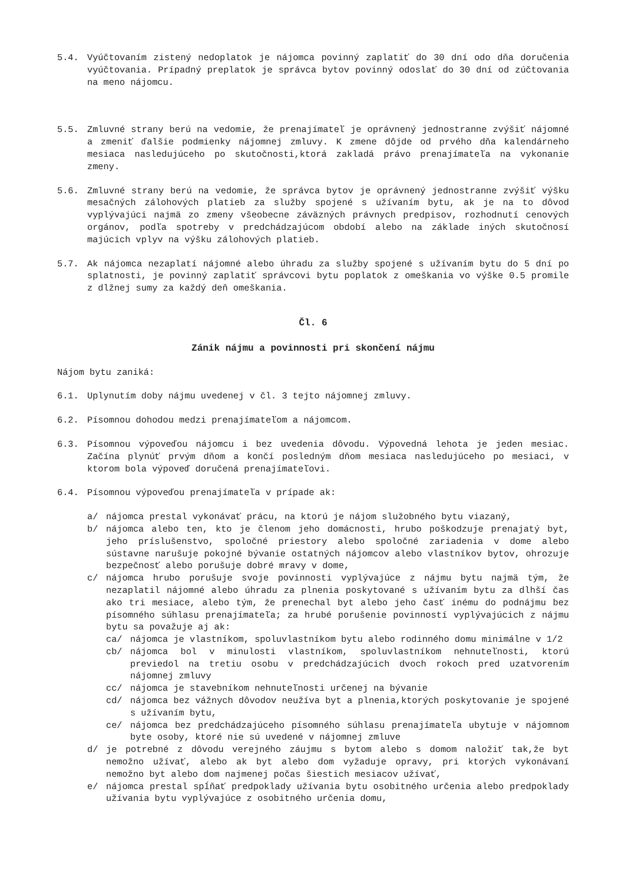5.4. Vyúčtovaním zistený nedoplatok je nájomca povinný zaplatiť do 30 dní odo dňa doručenia vyúčtovania. Prípadný preplatok je správca bytov povinný odoslať do 30 dní od zúčtovania na meno nájomcu.
5.5. Zmluvné strany berú na vedomie, že prenajímateľ je oprávnený jednostranne zvýšiť nájomné a zmeniť ďalšie podmienky nájomnej zmluvy. K zmene dôjde od prvého dňa kalendárneho mesiaca nasledujúceho po skutočnosti,ktorá zakladá právo prenajímateľa na vykonanie zmeny.
5.6. Zmluvné strany berú na vedomie, že správca bytov je oprávnený jednostranne zvýšiť výšku mesačných zálohových platieb za služby spojené s užívaním bytu, ak je na to dôvod vyplývajúci najmä zo zmeny všeobecne záväzných právnych predpisov, rozhodnutí cenových orgánov, podľa spotreby v predchádzajúcom období alebo na základe iných skutočnosí majúcich vplyv na výšku zálohových platieb.
5.7. Ak nájomca nezaplatí nájomné alebo úhradu za služby spojené s užívaním bytu do 5 dní po splatnosti, je povinný zaplatiť správcovi bytu poplatok z omeškania vo výške 0.5 promile z dlžnej sumy za každý deň omeškania.
Čl. 6
Zánik nájmu a povinnosti pri skončení nájmu
Nájom bytu zaniká:
6.1. Uplynutím doby nájmu uvedenej v čl. 3 tejto nájomnej zmluvy.
6.2. Písomnou dohodou medzi prenajímateľom a nájomcom.
6.3. Písomnou výpoveďou nájomcu i bez uvedenia dôvodu. Výpovedná lehota je jeden mesiac. Začína plynúť prvým dňom a končí posledným dňom mesiaca nasledujúceho po mesiaci, v ktorom bola výpoveď doručená prenajímateľovi.
6.4. Písomnou výpoveďou prenajímateľa v prípade ak:
a/ nájomca prestal vykonávať prácu, na ktorú je nájom služobného bytu viazaný,
b/ nájomca alebo ten, kto je členom jeho domácnosti, hrubo poškodzuje prenajatý byt, jeho príslušenstvo, spoločné priestory alebo spoločné zariadenia v dome alebo sústavne narušuje pokojné bývanie ostatných nájomcov alebo vlastníkov bytov, ohrozuje bezpečnosť alebo porušuje dobré mravy v dome,
c/ nájomca hrubo porušuje svoje povinnosti vyplývajúce z nájmu bytu najmä tým, že nezaplatil nájomné alebo úhradu za plnenia poskytované s užívaním bytu za dlhší čas ako tri mesiace, alebo tým, že prenechal byt alebo jeho časť inému do podnájmu bez písomného súhlasu prenajímateľa; za hrubé porušenie povinností vyplývajúcich z nájmu bytu sa považuje aj ak:
ca/ nájomca je vlastníkom, spoluvlastníkom bytu alebo rodinného domu minimálne v 1/2
cb/ nájomca bol v minulosti vlastníkom, spoluvlastníkom nehnuteľnosti, ktorú previedol na tretiu osobu v predchádzajúcich dvoch rokoch pred uzatvorením nájomnej zmluvy
cc/ nájomca je stavebníkom nehnuteľnosti určenej na bývanie
cd/ nájomca bez vážnych dôvodov neužíva byt a plnenia,ktorých poskytovanie je spojené s užívaním bytu,
ce/ nájomca bez predchádzajúceho písomného súhlasu prenajímateľa ubytuje v nájomnom byte osoby, ktoré nie sú uvedené v nájomnej zmluve
d/ je potrebné z dôvodu verejného záujmu s bytom alebo s domom naložiť tak,že byt nemožno užívať, alebo ak byt alebo dom vyžaduje opravy, pri ktorých vykonávaní nemožno byt alebo dom najmenej počas šiestich mesiacov užívať,
e/ nájomca prestal spĺňať predpoklady užívania bytu osobitného určenia alebo predpoklady užívania bytu vyplývajúce z osobitného určenia domu,